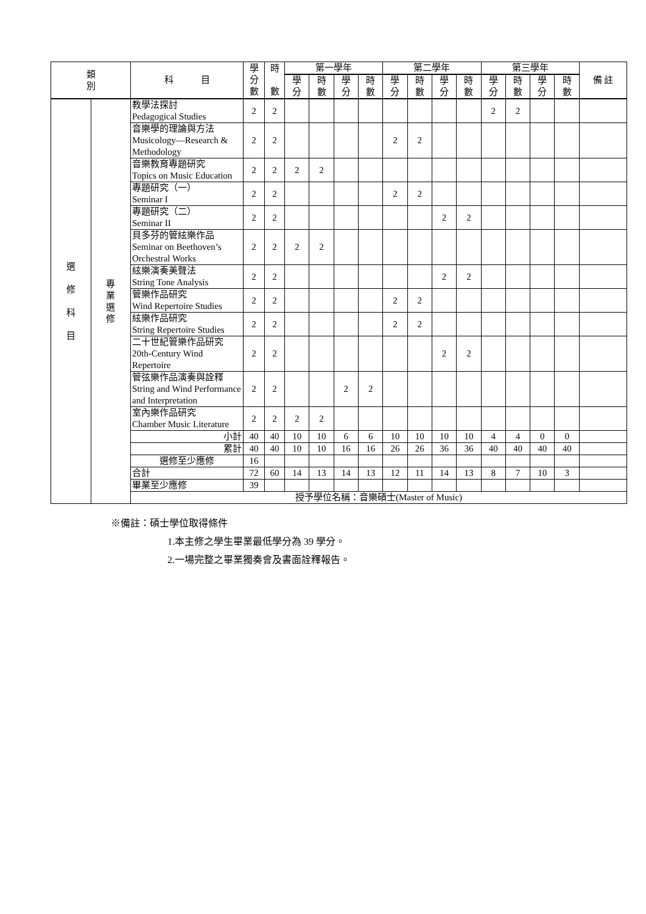| 類 別 | | 科 目 | 學 分 數 | 時 數 | 第一學年 | | | | 第二學年 | | | | 第三學年 | | | | 備 註 |
| --- | --- | --- | --- | --- | --- | --- | --- | --- | --- | --- | --- | --- | --- | --- | --- | --- | --- |
| | | | | | 學 分 | 時 數 | 學 分 | 時 數 | 學 分 | 時 數 | 學 分 | 時 數 | 學 分 | 時 數 | 學 分 | 時 數 | |
| 選 修 科 目 | 專 業 選 修 | 教學法探討 Pedagogical Studies | 2 | 2 | | | | | | | | | 2 | 2 | | | |
| | | 音樂學的理論與方法 Musicology—Research & Methodology | 2 | 2 | | | | | 2 | 2 | | | | | | | |
| | | 音樂教育專題研究 Topics on Music Education | 2 | 2 | 2 | 2 | | | | | | | | | | | |
| | | 專題研究（一） Seminar I | 2 | 2 | | | | | 2 | 2 | | | | | | | |
| | | 專題研究（二） Seminar II | 2 | 2 | | | | | | | 2 | 2 | | | | | |
| | | 貝多芬的管絃樂作品 Seminar on Beethoven’s Orchestral Works | 2 | 2 | 2 | 2 | | | | | | | | | | | |
| | | 絃樂演奏美聲法 String Tone Analysis | 2 | 2 | | | | | | | 2 | 2 | | | | | |
| | | 管樂作品研究 Wind Repertoire Studies | 2 | 2 | | | | | 2 | 2 | | | | | | | |
| | | 絃樂作品研究 String Repertoire Studies | 2 | 2 | | | | | 2 | 2 | | | | | | | |
| | | 二十世紀管樂作品研究 20th-Century Wind Repertoire | 2 | 2 | | | | | | | 2 | 2 | | | | | |
| | | 管弦樂作品演奏與詮釋 String and Wind Performance and Interpretation | 2 | 2 | | | 2 | 2 | | | | | | | | | |
| | | 室內樂作品研究 Chamber Music Literature | 2 | 2 | 2 | 2 | | | | | | | | | | | |
| | | 小計 | 40 | 40 | 10 | 10 | 6 | 6 | 10 | 10 | 10 | 10 | 4 | 4 | 0 | 0 | |
| | | 累計 | 40 | 40 | 10 | 10 | 16 | 16 | 26 | 26 | 36 | 36 | 40 | 40 | 40 | 40 | |
| | | 選修至少應修 | 16 | | | | | | | | | | | | | | |
| | | 合計 | 72 | 60 | 14 | 13 | 14 | 13 | 12 | 11 | 14 | 13 | 8 | 7 | 10 | 3 | |
| | | 畢業至少應修 | 39 | | | | | | | | | | | | | | |
| | | 授予學位名稱：音樂碩士(Master of Music) | | | | | | | | | | | | | | | |
※備註：碩士學位取得條件
1.本主修之學生畢業最低學分為 39 學分。
2.一場完整之畢業獨奏會及書面詮釋報告。